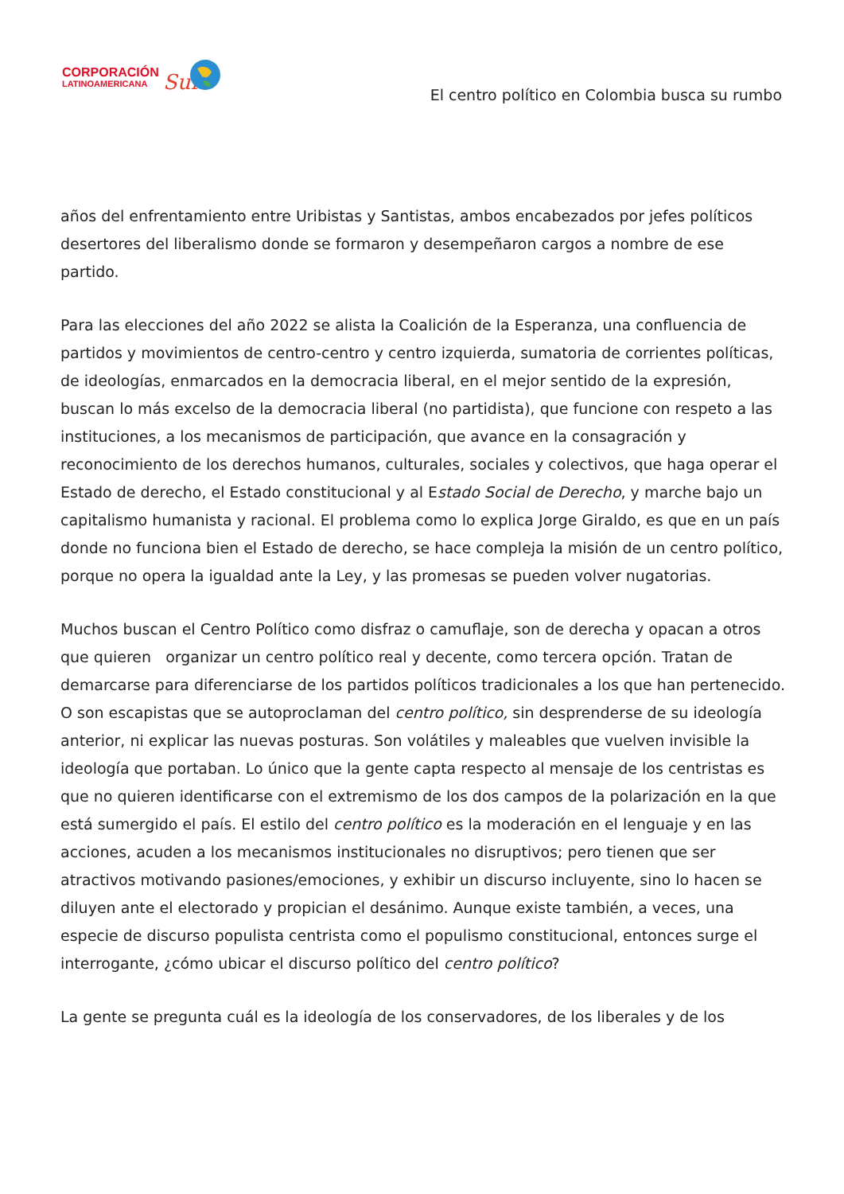CORPORACIÓN
LATINOAMERICANA
Sur
El centro político en Colombia busca su rumbo
años del enfrentamiento entre Uribistas y Santistas, ambos encabezados por jefes políticos desertores del liberalismo donde se formaron y desempeñaron cargos a nombre de ese partido.
Para las elecciones del año 2022 se alista la Coalición de la Esperanza, una confluencia de partidos y movimientos de centro-centro y centro izquierda, sumatoria de corrientes políticas, de ideologías, enmarcados en la democracia liberal, en el mejor sentido de la expresión, buscan lo más excelso de la democracia liberal (no partidista), que funcione con respeto a las instituciones, a los mecanismos de participación, que avance en la consagración y reconocimiento de los derechos humanos, culturales, sociales y colectivos, que haga operar el Estado de derecho, el Estado constitucional y al Estado Social de Derecho, y marche bajo un capitalismo humanista y racional. El problema como lo explica Jorge Giraldo, es que en un país donde no funciona bien el Estado de derecho, se hace compleja la misión de un centro político, porque no opera la igualdad ante la Ley, y las promesas se pueden volver nugatorias.
Muchos buscan el Centro Político como disfraz o camuflaje, son de derecha y opacan a otros que quieren organizar un centro político real y decente, como tercera opción. Tratan de demarcarse para diferenciarse de los partidos políticos tradicionales a los que han pertenecido. O son escapistas que se autoproclaman del centro político, sin desprenderse de su ideología anterior, ni explicar las nuevas posturas. Son volátiles y maleables que vuelven invisible la ideología que portaban. Lo único que la gente capta respecto al mensaje de los centristas es que no quieren identificarse con el extremismo de los dos campos de la polarización en la que está sumergido el país. El estilo del centro político es la moderación en el lenguaje y en las acciones, acuden a los mecanismos institucionales no disruptivos; pero tienen que ser atractivos motivando pasiones/emociones, y exhibir un discurso incluyente, sino lo hacen se diluyen ante el electorado y propician el desánimo. Aunque existe también, a veces, una especie de discurso populista centrista como el populismo constitucional, entonces surge el interrogante, ¿cómo ubicar el discurso político del centro político?
La gente se pregunta cuál es la ideología de los conservadores, de los liberales y de los